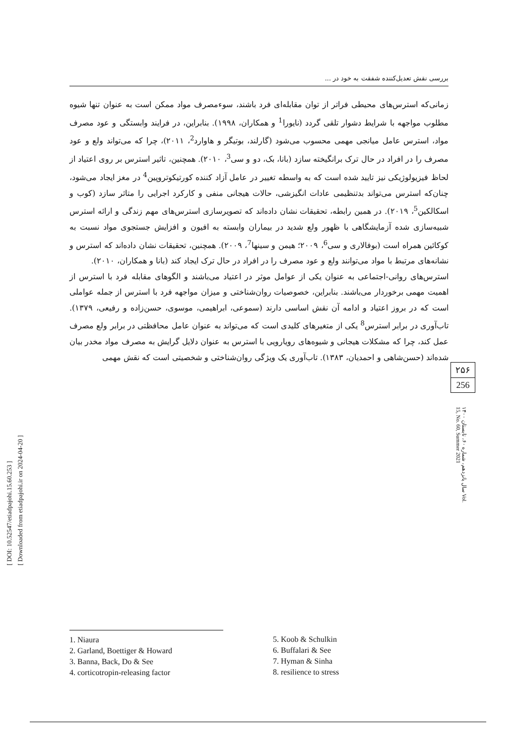[ DOI: 10.52547/etiadpajohi.15.60.253 ]
[ Downloaded from etiadpajohi.ir on 2024-04-20 ]
بررسی نقش تعدیل‌کننده شفقت به خود در ...
زمانی‌که استرس‌های محیطی فراتر از توان مقابله‌ای فرد باشند، سوء‌مصرف مواد ممکن است به عنوان تنها شیوه مطلوب مواجهه با شرایط دشوار تلقی گردد (نایورا<sup>1</sup> و همکاران، ۱۹۹۸). بنابراین، در فرایند وابستگی و عود مصرف مواد، استرس عامل میانجی مهمی محسوب می‌شود (گارلند، بوتیگر و هاوارد<sup>2</sup>، ۲۰۱۱)، چرا که می‌تواند ولع و عود مصرف را در افراد در حال ترک برانگیخته سازد (بانا، بک، دو و سی<sup>3</sup>، ۲۰۱۰). همچنین، تاثیر استرس بر روی اعتیاد از لحاظ فیزیولوژیکی نیز تایید شده است که به واسطه تغییر در عامل آزاد کننده کورتیکوتروپین<sup>4</sup> در مغز ایجاد می‌شود، چنان‌که استرس می‌تواند بدتنظیمی عادات انگیزشی، حالات هیجانی منفی و کارکرد اجرایی را متاثر سازد (کوب و اسکالکین<sup>5</sup>، ۲۰۱۹). در همین رابطه، تحقیقات نشان داده‌اند که تصویرسازی استرس‌های مهم زندگی و ارائه استرس شبیه‌سازی شده آزمایشگاهی با ظهور ولع شدید در بیماران وابسته به افیون و افزایش جستجوی مواد نسبت به کوکائین همراه است (بوفالاری و سی<sup>6</sup>، ۲۰۰۹؛ هیمن و سینها<sup>7</sup>، ۲۰۰۹). همچنین، تحقیقات نشان داده‌اند که استرس و نشانه‌های مرتبط با مواد می‌توانند ولع و عود مصرف را در افراد در حال ترک ایجاد کند (بانا و همکاران، ۲۰۱۰).
استرس‌های روانی-اجتماعی به عنوان یکی از عوامل موثر در اعتیاد می‌باشند و الگوهای مقابله فرد با استرس از اهمیت مهمی برخوردار می‌باشند. بنابراین، خصوصیات روان‌شناختی و میزان مواجهه فرد با استرس از جمله عواملی است که در بروز اعتیاد و ادامه آن نقش اساسی دارند (سموعی، ابراهیمی، موسوی، حسن‌زاده و رفیعی، ۱۳۷۹). تاب‌آوری در برابر استرس<sup>8</sup> یکی از متغیرهای کلیدی است که می‌تواند به عنوان عامل محافظتی در برابر ولع مصرف عمل کند، چرا که مشکلات هیجانی و شیوه‌های رویارویی با استرس به عنوان دلایل گرایش به مصرف مواد مخدر بیان شده‌اند (حسن‌شاهی و احمدیان، ۱۳۸۳). تاب‌آوری یک ویژگی روان‌شناختی و شخصیتی است که نقش مهمی
۲۵۶
256
سال پانزدهم، شماره ۶۰، تابستان ۱۴۰۰ Vol. 15, No. 60, Summer 2021
1. Niaura
2. Garland, Boettiger & Howard
3. Banna, Back, Do & See
4. corticotropin-releasing factor
5. Koob & Schulkin
6. Buffalari & See
7. Hyman & Sinha
8. resilience to stress